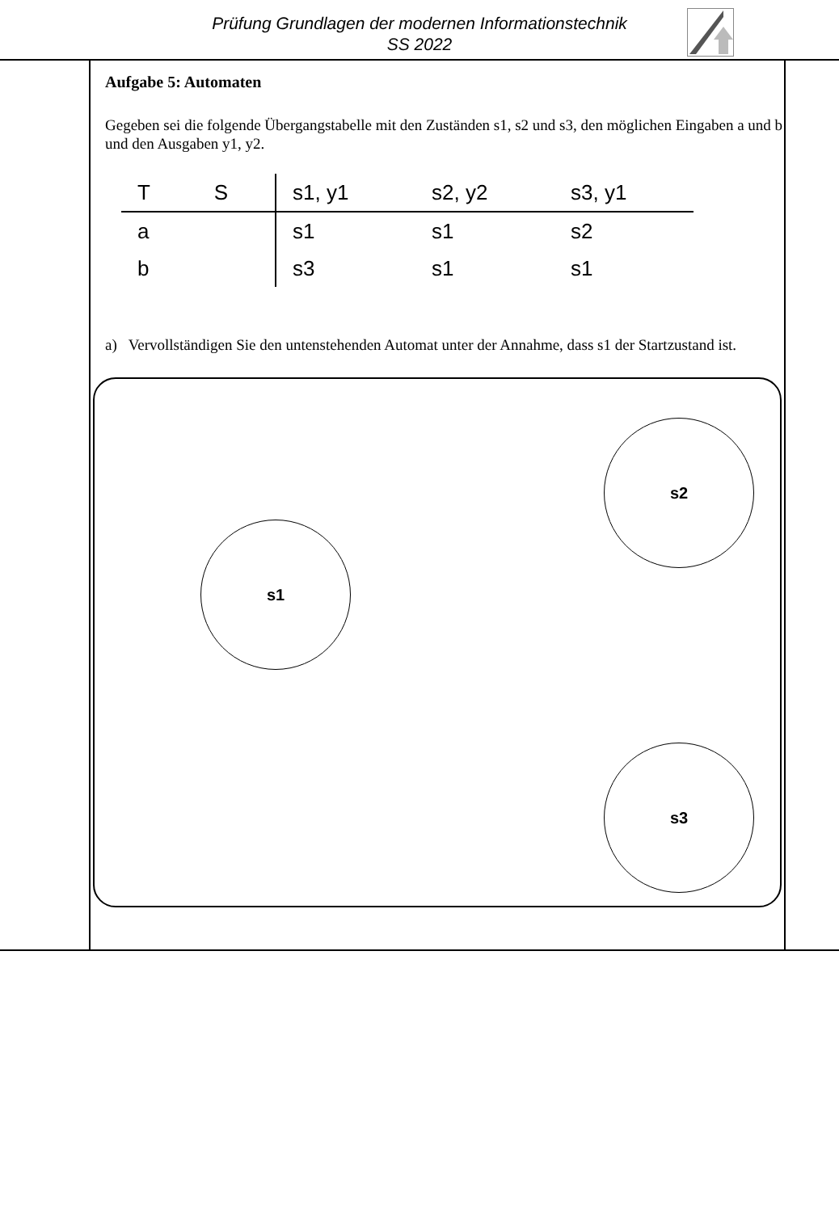Prüfung Grundlagen der modernen Informationstechnik
SS 2022
Aufgabe 5: Automaten
Gegeben sei die folgende Übergangstabelle mit den Zuständen s1, s2 und s3, den möglichen Eingaben a und b und den Ausgaben y1, y2.
| T S | s1, y1 | s2, y2 | s3, y1 |
| --- | --- | --- | --- |
| a | s1 | s1 | s2 |
| b | s3 | s1 | s1 |
a) Vervollständigen Sie den untenstehenden Automat unter der Annahme, dass s1 der Startzustand ist.
s2
s1
s3